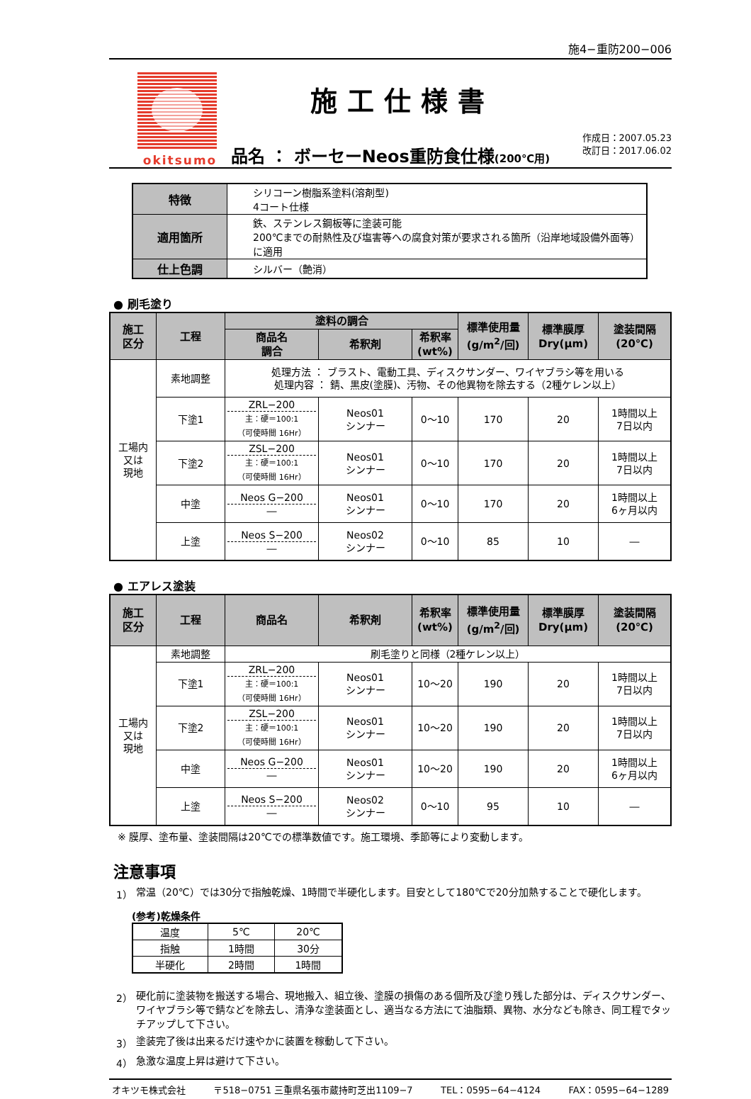施4−重防200−006
okitsumo
施工仕様書
品名 ： ボーセーNeos重防食仕様(200℃用)
作成日：2007.05.23
改訂日：2017.06.02
| 特徴 | シリコーン樹脂系塗料(溶剤型) 4コート仕様 |
| 適用箇所 | 鉄、ステンレス鋼板等に塗装可能 200℃までの耐熱性及び塩害等への腐食対策が要求される箇所（沿岸地域設備外面等）に適用 |
| 仕上色調 | シルバー（艶消） |
● 刷毛塗り
| 施工 区分 | 工程 | 塗料の調合 | | | 標準使用量 (g/m<sup>2</sup>/回) | 標準膜厚 Dry(μm) | 塗装間隔 (20℃) |
| --- | --- | --- | --- | --- | --- | --- | --- |
| | | 商品名 調合 | 希釈剤 | 希釈率 (wt%) | | | |
| 工場内 又は 現地 | 素地調整 | 処理方法 ： ブラスト、電動工具、ディスクサンダー、ワイヤブラシ等を用いる 処理内容 ： 錆、黒皮(塗膜)、汚物、その他異物を除去する（2種ケレン以上） | | | | | |
| | 下塗1 | ZRL−200 主：硬＝100:1 （可使時間 16Hr） | Neos01 シンナー | 0～10 | 170 | 20 | 1時間以上 7日以内 |
| | 下塗2 | ZSL−200 主：硬＝100:1 （可使時間 16Hr） | Neos01 シンナー | 0～10 | 170 | 20 | 1時間以上 7日以内 |
| | 中塗 | Neos G−200 ― | Neos01 シンナー | 0～10 | 170 | 20 | 1時間以上 6ヶ月以内 |
| | 上塗 | Neos S−200 ― | Neos02 シンナー | 0～10 | 85 | 10 | ― |
● エアレス塗装
| 施工 区分 | 工程 | 商品名 | 希釈剤 | 希釈率 (wt%) | 標準使用量 (g/m<sup>2</sup>/回) | 標準膜厚 Dry(μm) | 塗装間隔 (20℃) |
| --- | --- | --- | --- | --- | --- | --- | --- |
| 工場内 又は 現地 | 素地調整 | 刷毛塗りと同様（2種ケレン以上） | | | | | |
| | 下塗1 | ZRL−200 主：硬＝100:1 （可使時間 16Hr） | Neos01 シンナー | 10～20 | 190 | 20 | 1時間以上 7日以内 |
| | 下塗2 | ZSL−200 主：硬＝100:1 （可使時間 16Hr） | Neos01 シンナー | 10～20 | 190 | 20 | 1時間以上 7日以内 |
| | 中塗 | Neos G−200 ― | Neos01 シンナー | 10～20 | 190 | 20 | 1時間以上 6ヶ月以内 |
| | 上塗 | Neos S−200 ― | Neos02 シンナー | 0～10 | 95 | 10 | ― |
※ 膜厚、塗布量、塗装間隔は20℃での標準数値です。施工環境、季節等により変動します。
注意事項
1） 常温（20℃）では30分で指触乾燥、1時間で半硬化します。目安として180℃で20分加熱することで硬化します。
(参考)乾燥条件
| 温度 | 5℃ | 20℃ |
| 指触 | 1時間 | 30分 |
| 半硬化 | 2時間 | 1時間 |
2） 硬化前に塗装物を搬送する場合、現地搬入、組立後、塗膜の損傷のある個所及び塗り残した部分は、ディスクサンダー、ワイヤブラシ等で錆などを除去し、清浄な塗装面とし、適当なる方法にて油脂類、異物、水分なども除き、同工程でタッチアップして下さい。
3） 塗装完了後は出来るだけ速やかに装置を稼動して下さい。
4） 急激な温度上昇は避けて下さい。
オキツモ株式会社 〒518−0751 三重県名張市蔵持町芝出1109−7 TEL：0595−64−4124 FAX：0595−64−1289